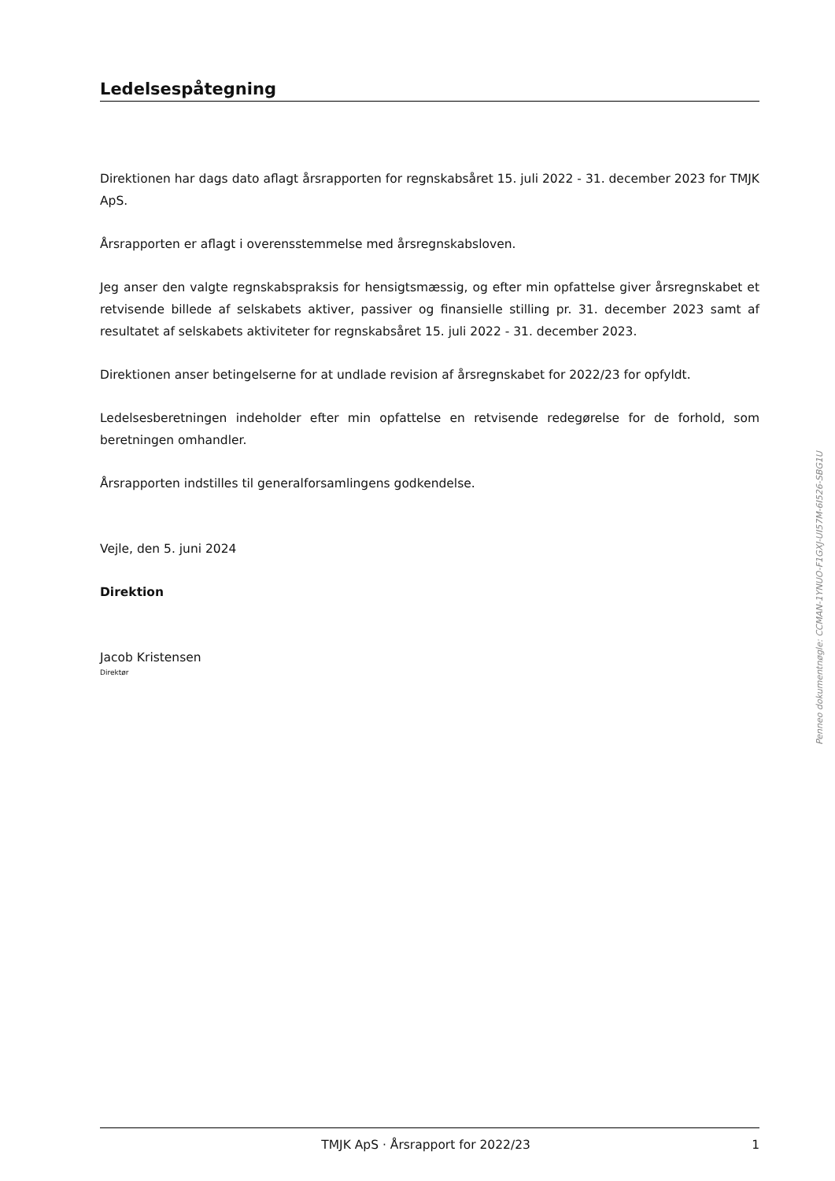Ledelsespåtegning
Direktionen har dags dato aflagt årsrapporten for regnskabsåret 15. juli 2022 - 31. december 2023 for TMJK ApS.
Årsrapporten er aflagt i overensstemmelse med årsregnskabsloven.
Jeg anser den valgte regnskabspraksis for hensigtsmæssig, og efter min opfattelse giver årsregnskabet et retvisende billede af selskabets aktiver, passiver og finansielle stilling pr. 31. december 2023 samt af resultatet af selskabets aktiviteter for regnskabsåret 15. juli 2022 - 31. december 2023.
Direktionen anser betingelserne for at undlade revision af årsregnskabet for 2022/23 for opfyldt.
Ledelsesberetningen indeholder efter min opfattelse en retvisende redegørelse for de forhold, som beretningen omhandler.
Årsrapporten indstilles til generalforsamlingens godkendelse.
Vejle, den 5. juni 2024
Direktion
Jacob Kristensen
Direktør
Penneo dokumentnøgle: CCMAN-1YNUO-F1GXJ-UI57M-6I526-SBG1U
TMJK ApS · Årsrapport for 2022/23 1